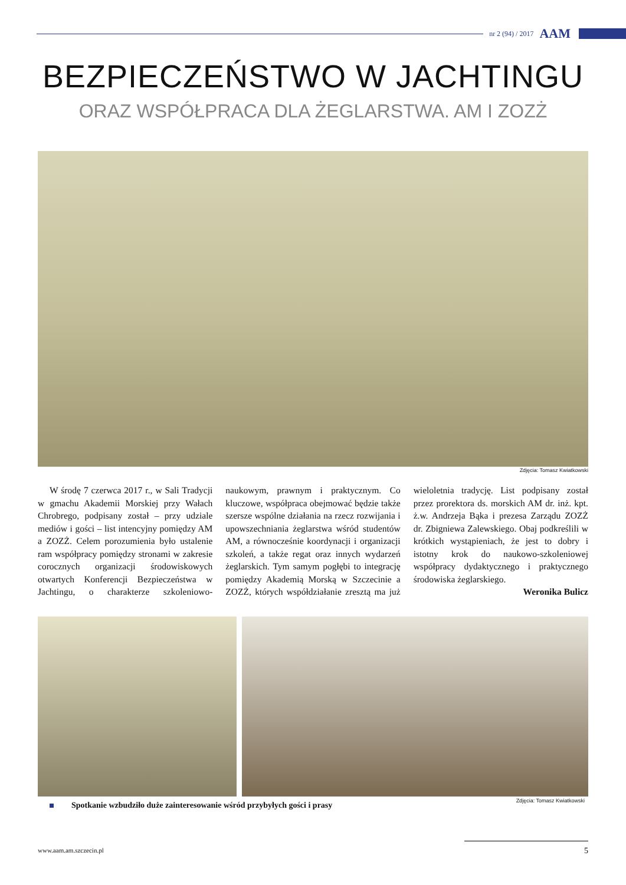nr 2 (94) / 2017 AAM
BEZPIECZEŃSTWO W JACHTINGU
ORAZ WSPÓŁPRACA DLA ŻEGLARSTWA. AM I ZOZŻ
Zdjęcia: Tomasz Kwiatkowski
W środę 7 czerwca 2017 r., w Sali Tradycji w gmachu Akademii Morskiej przy Wałach Chrobrego, podpisany został – przy udziale mediów i gości – list intencyjny pomiędzy AM a ZOZŻ. Celem porozumienia było ustalenie ram współpracy pomiędzy stronami w zakresie corocznych organizacji środowiskowych otwartych Konferencji Bezpieczeństwa w Jachtingu, o charakterze szkoleniowo-naukowym, prawnym i praktycznym. Co kluczowe, współpraca obejmować będzie także szersze wspólne działania na rzecz rozwijania i upowszechniania żeglarstwa wśród studentów AM, a równocześnie koordynacji i organizacji szkoleń, a także regat oraz innych wydarzeń żeglarskich. Tym samym pogłębi to integrację pomiędzy Akademią Morską w Szczecinie a ZOZŻ, których współdziałanie zresztą ma już wieloletnia tradycję. List podpisany został przez prorektora ds. morskich AM dr. inż. kpt. ż.w. Andrzeja Bąka i prezesa Zarządu ZOZŻ dr. Zbigniewa Zalewskiego. Obaj podkreślili w krótkich wystąpieniach, że jest to dobry i istotny krok do naukowo-szkoleniowej współpracy dydaktycznego i praktycznego środowiska żeglarskiego.
Weronika Bulicz
Spotkanie wzbudziło duże zainteresowanie wśród przybyłych gości i prasy
Zdjęcia: Tomasz Kwiatkowski
www.aam.am.szczecin.pl 5